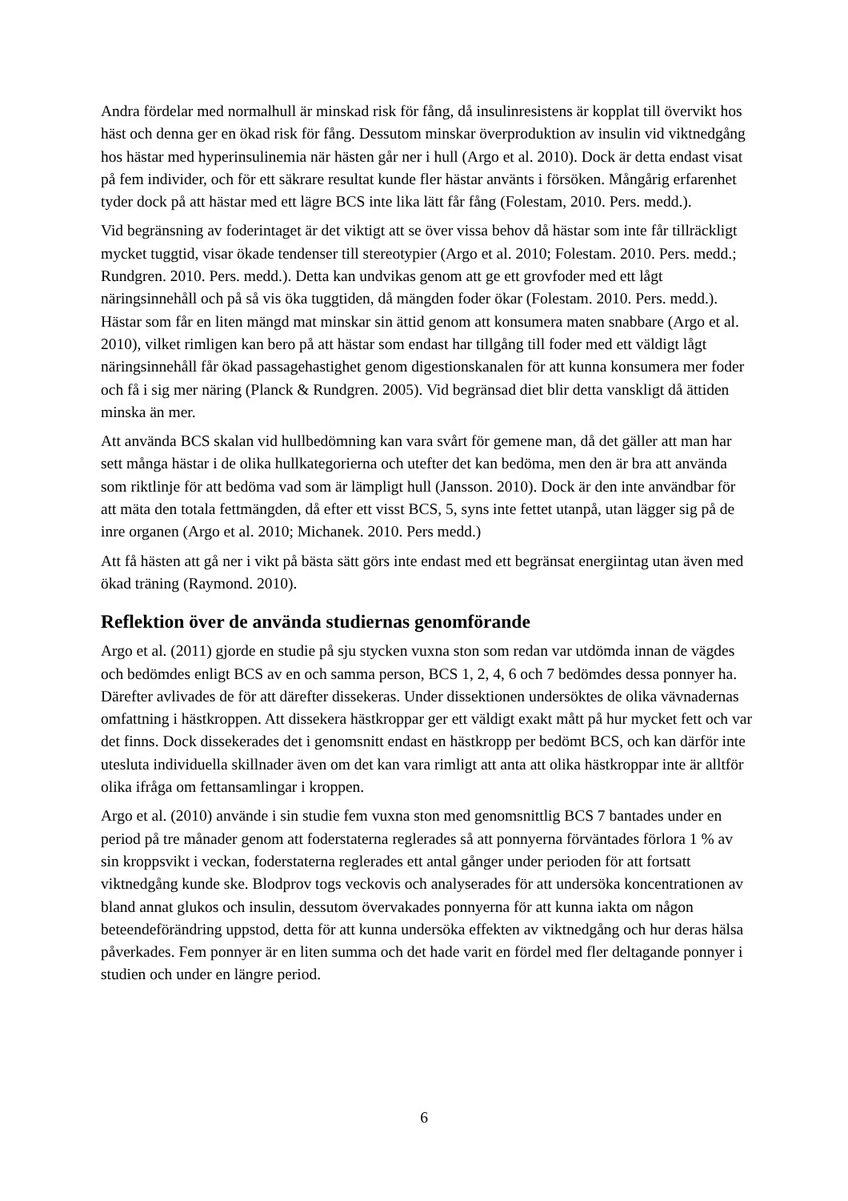Andra fördelar med normalhull är minskad risk för fång, då insulinresistens är kopplat till övervikt hos häst och denna ger en ökad risk för fång. Dessutom minskar överproduktion av insulin vid viktnedgång hos hästar med hyperinsulinemia när hästen går ner i hull (Argo et al. 2010). Dock är detta endast visat på fem individer, och för ett säkrare resultat kunde fler hästar använts i försöken. Mångårig erfarenhet tyder dock på att hästar med ett lägre BCS inte lika lätt får fång (Folestam, 2010. Pers. medd.).
Vid begränsning av foderintaget är det viktigt att se över vissa behov då hästar som inte får tillräckligt mycket tuggtid, visar ökade tendenser till stereotypier (Argo et al. 2010; Folestam. 2010. Pers. medd.; Rundgren. 2010. Pers. medd.). Detta kan undvikas genom att ge ett grovfoder med ett lågt näringsinnehåll och på så vis öka tuggtiden, då mängden foder ökar (Folestam. 2010. Pers. medd.). Hästar som får en liten mängd mat minskar sin ättid genom att konsumera maten snabbare (Argo et al. 2010), vilket rimligen kan bero på att hästar som endast har tillgång till foder med ett väldigt lågt näringsinnehåll får ökad passagehastighet genom digestionskanalen för att kunna konsumera mer foder och få i sig mer näring (Planck & Rundgren. 2005). Vid begränsad diet blir detta vanskligt då ättiden minska än mer.
Att använda BCS skalan vid hullbedömning kan vara svårt för gemene man, då det gäller att man har sett många hästar i de olika hullkategorierna och utefter det kan bedöma, men den är bra att använda som riktlinje för att bedöma vad som är lämpligt hull (Jansson. 2010). Dock är den inte användbar för att mäta den totala fettmängden, då efter ett visst BCS, 5, syns inte fettet utanpå, utan lägger sig på de inre organen (Argo et al. 2010; Michanek. 2010. Pers medd.)
Att få hästen att gå ner i vikt på bästa sätt görs inte endast med ett begränsat energiintag utan även med ökad träning (Raymond. 2010).
Reflektion över de använda studiernas genomförande
Argo et al. (2011) gjorde en studie på sju stycken vuxna ston som redan var utdömda innan de vägdes och bedömdes enligt BCS av en och samma person, BCS 1, 2, 4, 6 och 7 bedömdes dessa ponnyer ha. Därefter avlivades de för att därefter dissekeras. Under dissektionen undersöktes de olika vävnadernas omfattning i hästkroppen. Att dissekera hästkroppar ger ett väldigt exakt mått på hur mycket fett och var det finns. Dock dissekerades det i genomsnitt endast en hästkropp per bedömt BCS, och kan därför inte utesluta individuella skillnader även om det kan vara rimligt att anta att olika hästkroppar inte är alltför olika ifråga om fettansamlingar i kroppen.
Argo et al. (2010) använde i sin studie fem vuxna ston med genomsnittlig BCS 7 bantades under en period på tre månader genom att foderstaterna reglerades så att ponnyerna förväntades förlora 1 % av sin kroppsvikt i veckan, foderstaterna reglerades ett antal gånger under perioden för att fortsatt viktnedgång kunde ske. Blodprov togs veckovis och analyserades för att undersöka koncentrationen av bland annat glukos och insulin, dessutom övervakades ponnyerna för att kunna iakta om någon beteendeförändring uppstod, detta för att kunna undersöka effekten av viktnedgång och hur deras hälsa påverkades. Fem ponnyer är en liten summa och det hade varit en fördel med fler deltagande ponnyer i studien och under en längre period.
6